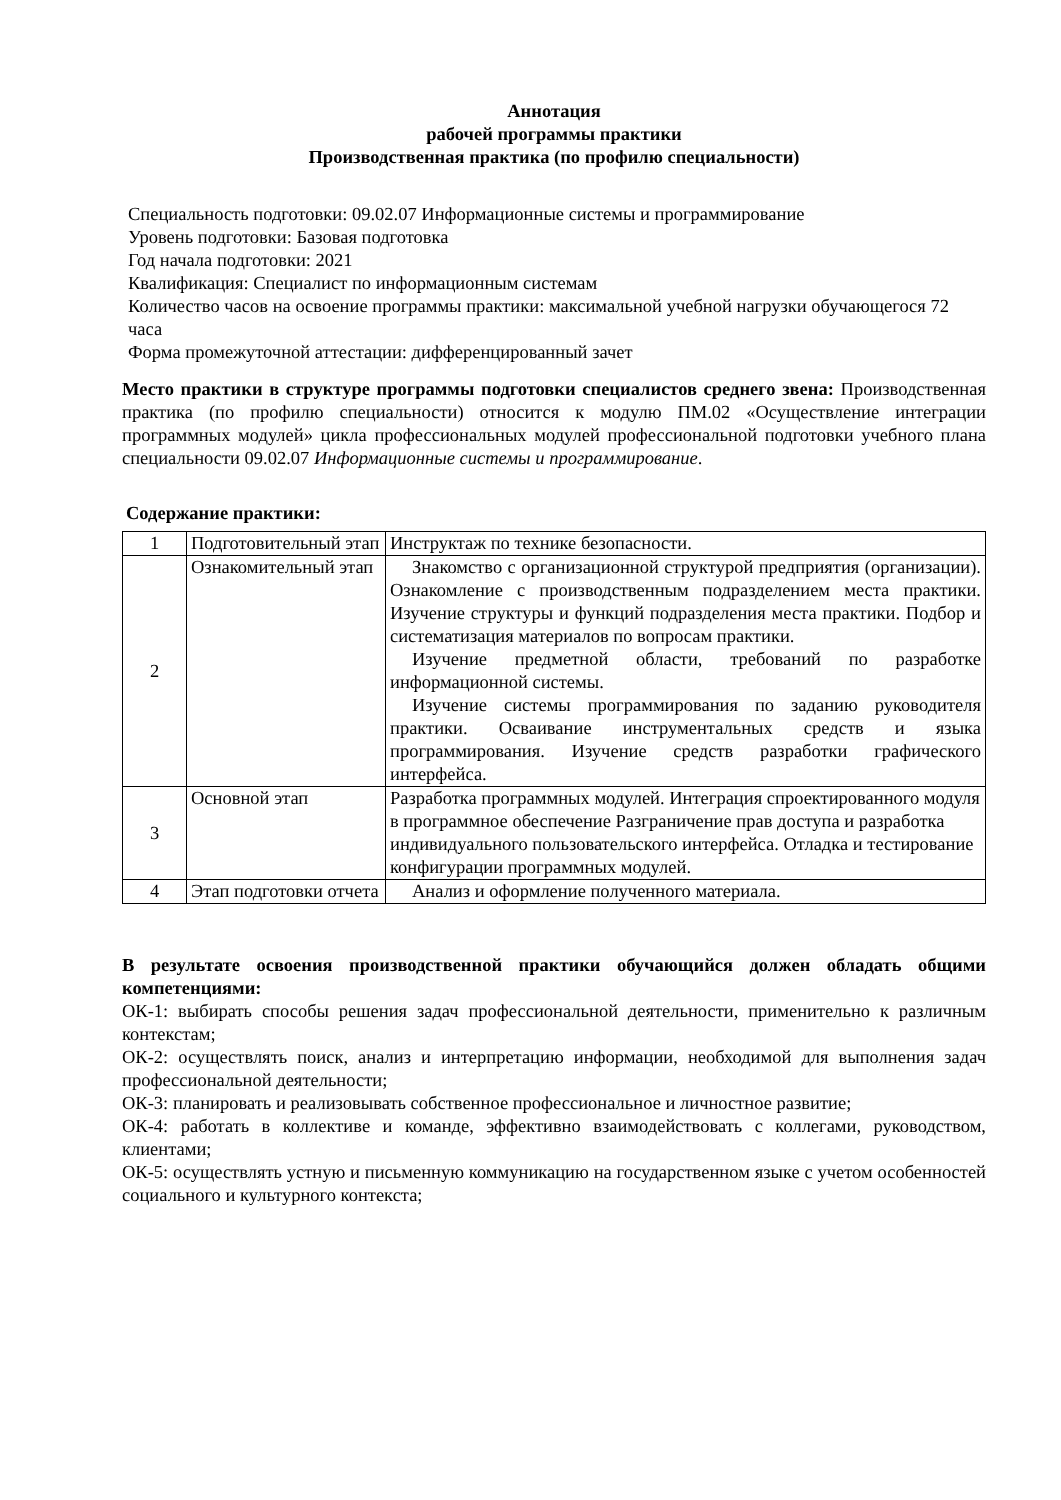Аннотация
рабочей программы практики
Производственная практика (по профилю специальности)
Специальность подготовки: 09.02.07 Информационные системы и программирование
Уровень подготовки: Базовая подготовка
Год начала подготовки: 2021
Квалификация: Специалист по информационным системам
Количество часов на освоение программы практики: максимальной учебной нагрузки обучающегося 72 часа
Форма промежуточной аттестации: дифференцированный зачет
Место практики в структуре программы подготовки специалистов среднего звена: Производственная практика (по профилю специальности) относится к модулю ПМ.02 «Осуществление интеграции программных модулей» цикла профессиональных модулей профессиональной подготовки учебного плана специальности 09.02.07 Информационные системы и программирование.
Содержание практики:
| 1 | Подготовительный этап | Инструктаж по технике безопасности. |
| 2 | Ознакомительный этап | Знакомство с организационной структурой предприятия (организации). Ознакомление с производственным подразделением места практики. Изучение структуры и функций подразделения места практики. Подбор и систематизация материалов по вопросам практики. Изучение предметной области, требований по разработке информационной системы. Изучение системы программирования по заданию руководителя практики. Осваивание инструментальных средств и языка программирования. Изучение средств разработки графического интерфейса. |
| 3 | Основной этап | Разработка программных модулей. Интеграция спроектированного модуля в программное обеспечение Разграничение прав доступа и разработка индивидуального пользовательского интерфейса. Отладка и тестирование конфигурации программных модулей. |
| 4 | Этап подготовки отчета | Анализ и оформление полученного материала. |
В результате освоения производственной практики обучающийся должен обладать общими компетенциями:
ОК-1: выбирать способы решения задач профессиональной деятельности, применительно к различным контекстам;
ОК-2: осуществлять поиск, анализ и интерпретацию информации, необходимой для выполнения задач профессиональной деятельности;
ОК-3: планировать и реализовывать собственное профессиональное и личностное развитие;
ОК-4: работать в коллективе и команде, эффективно взаимодействовать с коллегами, руководством, клиентами;
ОК-5: осуществлять устную и письменную коммуникацию на государственном языке с учетом особенностей социального и культурного контекста;